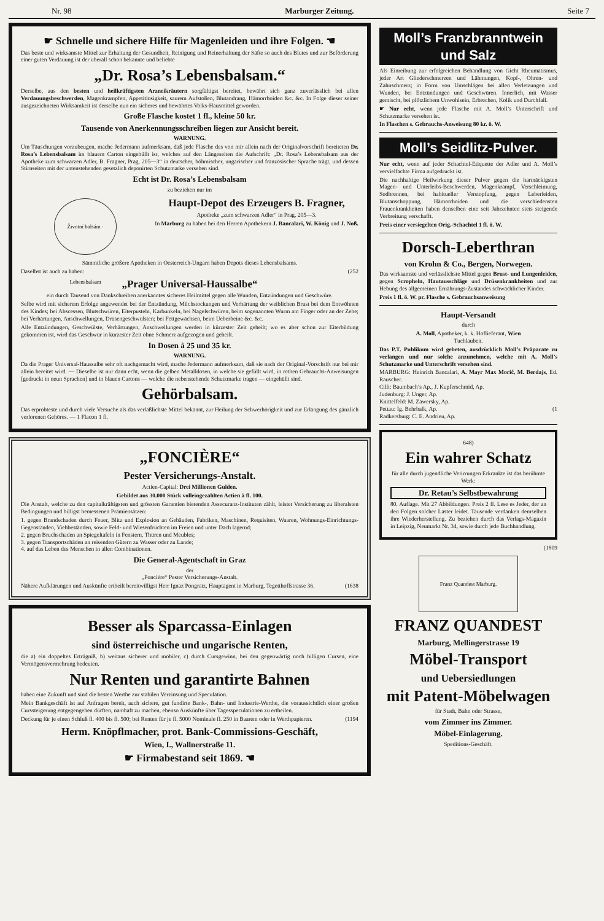Nr. 98 Marburger Zeitung. Seite 7
☛ Schnelle und sichere Hilfe für Magenleiden und ihre Folgen. ☚
Das beste und wirksamste Mittel zur Erhaltung der Gesundheit, Reinigung und Reinerhaltung der Säfte so auch des Blutes und zur Beförderung einer guten Verdauung ist der überall schon bekannte und beliebte
„Dr. Rosa’s Lebensbalsam.“
Derselbe, aus den besten und heilkräftigsten Arzneikräutern sorgfältigst bereitet, bewährt sich ganz zuverlässlich bei allen Verdauungsbeschwerden, Magenkrampfen, Appetitlosigkeit, saurem Aufstoßen, Blutandrang, Hämorrhoiden &c. &c. In Folge dieser seiner ausgezeichneten Wirksamkeit ist derselbe nun ein sicheres und bewährtes Volks-Hausmittel geworden.
Große Flasche kostet 1 fl., kleine 50 kr.
Tausende von Anerkennungsschreiben liegen zur Ansicht bereit.
WARNUNG.
Um Täuschungen vorzubeugen, mache Jedermann aufmerksam, daß jede Flasche des von mir allein nach der Originalvorschrift bereiteten Dr. Rosa’s Lebensbalsam im blauem Carton eingehüllt ist, welches auf den Längeseiten die Aufschrift: „Dr. Rosa’s Lebensbalsam aus der Apotheke zum schwarzen Adler, B. Fragner, Prag, 205—3“ in deutscher, böhmischer, ungarischer und französischer Sprache trägt, und dessen Stirnseiten mit der untenstehenden gesetzlich deponirten Schutzmarke versehen sind.
Echt ist Dr. Rosa’s Lebensbalsam
zu beziehen nur im
Životní balsám · Lebensbalsam
Haupt-Depot des Erzeugers B. Fragner,
Apotheke „zum schwarzen Adler“ in Prag, 205—3.
In Marburg zu haben bei den Herren Apothekern J. Bancalari, W. König und J. Noß.
Sämmtliche größere Apotheken in Oesterreich-Ungarn haben Depots dieses Lebensbalsams.
Daselbst ist auch zu haben: (252
„Prager Universal-Haussalbe“
ein durch Tausend von Dankschreiben anerkanntes sicheres Heilmittel gegen alle Wunden, Entzündungen und Geschwüre.
Selbe wird mit sicherem Erfolge angewendet bei der Entzündung, Milchstockungen und Verhärtung der weiblichen Brust bei dem Entwöhnen des Kindes; bei Abscessen, Blutschwüren, Eiterpusteln, Karbunkeln, bei Nagelschwüren, beim sogenannten Wurm am Finger oder an der Zehe; bei Verhärtungen, Anschwellungen, Drüsengeschwülsten; bei Fettgewächsen, beim Ueberbeine &c. &c.
Alle Entzündungen, Geschwülste, Verhärtungen, Anschwellungen werden in kürzester Zeit geheilt; wo es aber schon zur Eiterbildung gekommen ist, wird das Geschwür in kürzester Zeit ohne Schmerz aufgezogen und geheilt.
In Dosen à 25 und 35 kr.
WARNUNG.
Da die Prager Universal-Haussalbe sehr oft nachgemacht wird, mache Jedermann aufmerksam, daß sie nach der Original-Vorschrift nur bei mir allein bereitet wird. — Dieselbe ist nur dann echt, wenn die gelben Metalldosen, in welche sie gefüllt wird, in rothen Gebrauchs-Anweisungen [gedruckt in neun Sprachen] und in blauen Cartons — welche die nebenstehende Schutzmarke tragen — eingehüllt sind.
Gehörbalsam.
Das erprobteste und durch viele Versuche als das verläßlichste Mittel bekannt, zur Heilung der Schwerhörigkeit und zur Erlangung des gänzlich verlorenen Gehöres. — 1 Flacon 1 fl.
„FONCIÈRE“
Pester Versicherungs-Anstalt.
Actien-Capital: Drei Millionen Gulden.
Gebildet aus 30.000 Stück volleingezahlten Actien à fl. 100.
Die Anstalt, welche zu den capitalkräftigsten und grössten Garantien bietenden Assecuranz-Instituten zählt, leistet Versicherung zu liberalsten Bedingungen und billigst bemessenen Prämiensätzen:
1. gegen Brandschaden durch Feuer, Blitz und Explosion an Gebäuden, Fabriken, Maschinen, Requisiten, Waaren, Wohnungs-Einrichtungs-Gegenständen, Viehbeständen, sowie Feld- und Wiesenfrüchten im Freien und unter Dach lagernd;
2. gegen Bruchschaden an Spiegeltafeln in Fenstern, Thüren und Meubles;
3. gegen Transportschäden an reisenden Gütern zu Wasser oder zu Lande;
4. auf das Leben des Menschen in allen Combinationen.
Die General-Agentschaft in Graz
der
„Foncière“ Pester Versicherungs-Anstalt.
Nähere Aufklärungen und Auskünfte ertheilt bereitwilligst Herr Ignaz Pongratz, Hauptagent in Marburg, Tegetthoffstrasse 36. (1638
Besser als Sparcassa-Einlagen
sind österreichische und ungarische Renten,
die a) ein doppeltes Erträgniß, b) weitaus sicherer und mobiler, c) durch Cursgewinn, bei den gegenwärtig noch billigen Cursen, eine Vermögensvermehrung bedeuten.
Nur Renten und garantirte Bahnen
haben eine Zukunft und sind die besten Werthe zur stabilen Verzinsung und Speculation.
Mein Bankgeschäft ist auf Anfragen bereit, auch sichere, gut fundirte Bank-, Bahn- und Industrie-Werthe, die voraussichtlich einer großen Curssteigerung entgegengehen dürften, namhaft zu machen, ebenso Auskünfte über Tagesspeculationen zu ertheilen.
Deckung für je einen Schluß fl. 400 bis fl. 500; bei Renten für je fl. 5000 Nominale fl. 250 in Baarem oder in Werthpapieren. (1194
Herm. Knöpflmacher, prot. Bank-Commissions-Geschäft,
Wien, I., Wallnerstraße 11.
☛ Firmabestand seit 1869. ☚
Moll’s Franzbranntwein und Salz
Als Einreibung zur erfolgreichen Behandlung von Gicht Rheumatismus, jeder Art Gliederschmerzen und Lähmungen, Kopf-, Ohren- und Zahnschmerz; in Form von Umschlägen bei allen Verletzungen und Wunden, bei Entzündungen und Geschwüren. Innerlich, mit Wasser gemischt, bei plötzlichem Unwohlsein, Erbrechen, Kolik und Durchfall.
☛ Nur echt, wenn jede Flasche mit A. Moll’s Unterschrift und Schutzmarke versehen ist.
In Flaschen s. Gebrauchs-Anweisung 80 kr. ö. W.
Moll’s Seidlitz-Pulver.
Nur echt, wenn auf jeder Schachtel-Etiquette der Adler und A. Moll’s vervielfachte Firma aufgedruckt ist.
Die nachhaltige Heilwirkung dieser Pulver gegen die hartnäckigsten Magen- und Unterleibs-Beschwerden, Magenkrampf, Verschleimung, Sodbrennen, bei habitueller Verstopfung, gegen Leberleiden, Blutanschoppung, Hämorrhoiden und die verschiedensten Frauenkrankheiten haben denselben eine seit Jahrzehnten stets steigende Verbreitung verschafft.
Preis einer versiegelten Orig.-Schachtel 1 fl. ö. W.
Dorsch-Leberthran
von Krohn & Co., Bergen, Norwegen.
Das wirksamste und verlässlichste Mittel gegen Brust- und Lungenleiden, gegen Scropheln, Hautausschläge und Drüsenkrankheiten und zur Hebung des allgemeinen Ernährungs-Zustandes schwächlicher Kinder.
Preis 1 fl. ö. W. pr. Flasche s. Gebrauchsanweisung
Haupt-Versandt
durch
A. Moll, Apotheker, k. k. Hoflieferant, Wien
Tuchlauben.
Das P.T. Publikum wird gebeten, ausdrücklich Moll’s Präparate zu verlangen und nur solche anzunehmen, welche mit A. Moll’s Schutzmarke und Unterschrift versehen sind.
MARBURG: Heinrich Bancalari, A. Mayr Max Morič, M. Berdajs, Ed. Rauscher.
Cilli: Baumbach’s Ap., J. Kupferschmid, Ap.
Judenburg: J. Unger, Ap.
Knittelfeld: M. Zawersky, Ap.
Pettau: Ig. Behrbalk, Ap. (1
Radkersburg: C. E. Andrieu, Ap.
648)
Ein wahrer Schatz
für alle durch jugendliche Verirrungen Erkrankte ist das berühmte Werk:
Dr. Retau’s Selbstbewahrung
80. Auflage. Mit 27 Abbildungen. Preis 2 fl. Lese es Jeder, der an den Folgen solcher Laster leidet. Tausende verdanken demselben ihre Wiederherstellung. Zu beziehen durch das Verlags-Magazin in Leipzig, Neumarkt Nr. 34, sowie durch jede Buchhandlung.
(1809
Franz Quandest Marburg.
FRANZ QUANDEST
Marburg, Mellingerstrasse 19
Möbel-Transport
und Uebersiedlungen
mit Patent-Möbelwagen
für Stadt, Bahn oder Strasse,
vom Zimmer ins Zimmer.
Möbel-Einlagerung.
Speditions-Geschäft.